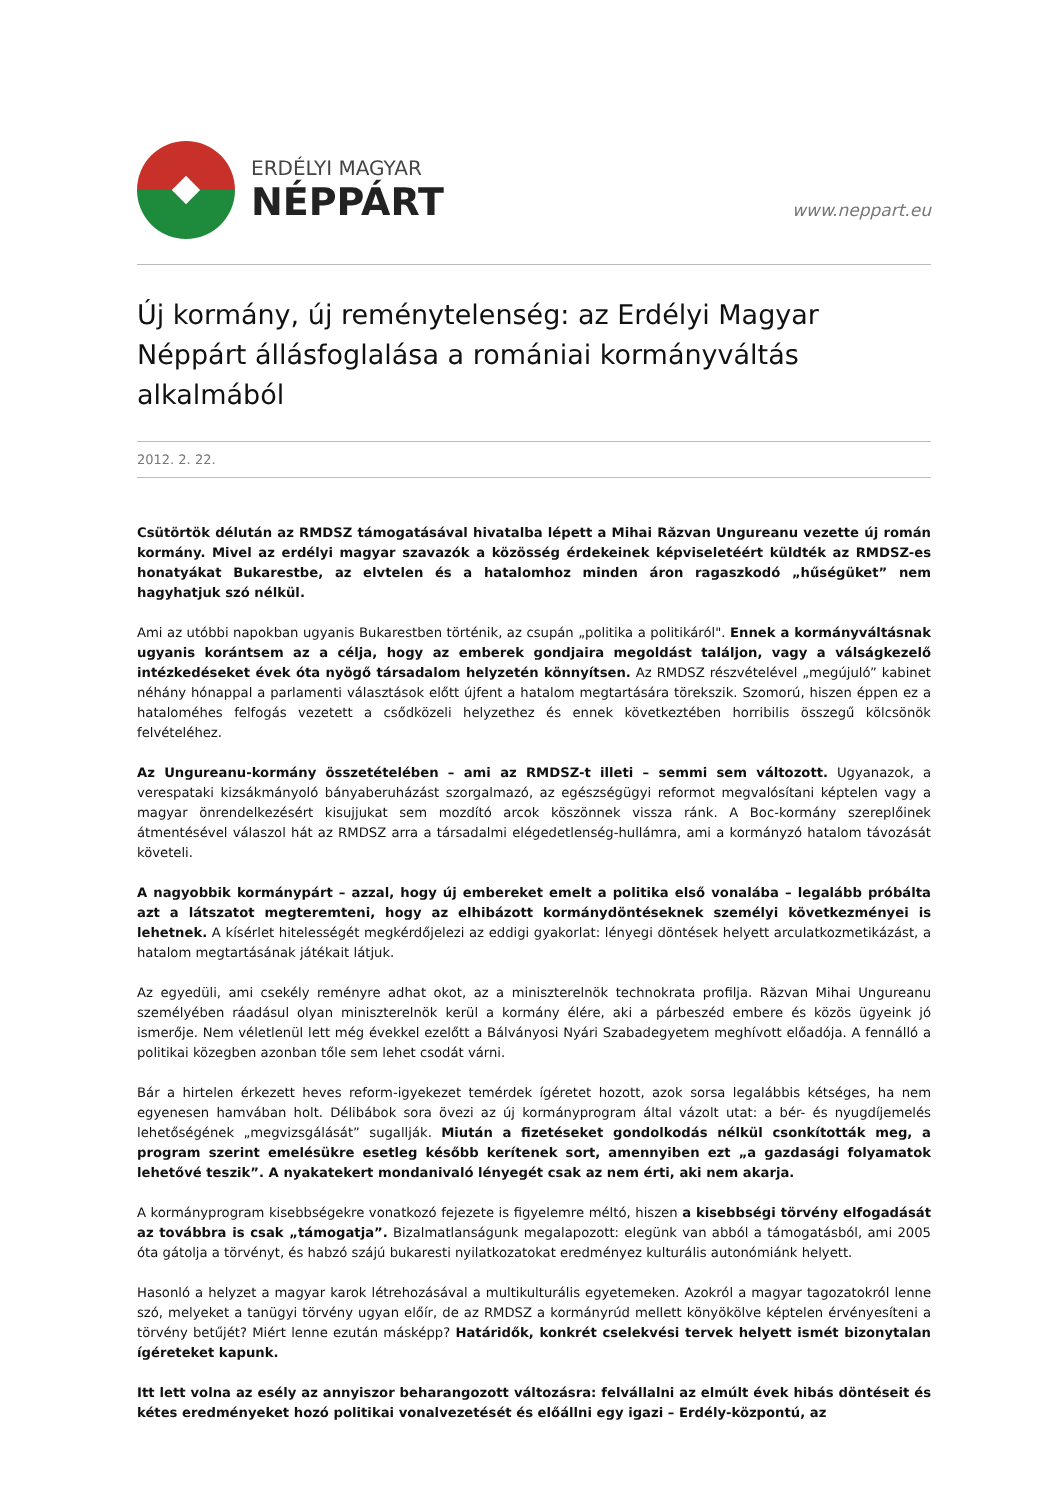ERDÉLYI MAGYAR
NÉPPÁRT
www.neppart.eu
Új kormány, új reménytelenség: az Erdélyi Magyar Néppárt állásfoglalása a romániai kormányváltás alkalmából
2012. 2. 22.
Csütörtök délután az RMDSZ támogatásával hivatalba lépett a Mihai Răzvan Ungureanu vezette új román kormány. Mivel az erdélyi magyar szavazók a közösség érdekeinek képviseletéért küldték az RMDSZ-es honatyákat Bukarestbe, az elvtelen és a hatalomhoz minden áron ragaszkodó „hűségüket” nem hagyhatjuk szó nélkül.
Ami az utóbbi napokban ugyanis Bukarestben történik, az csupán „politika a politikáról". Ennek a kormányváltásnak ugyanis korántsem az a célja, hogy az emberek gondjaira megoldást találjon, vagy a válságkezelő intézkedéseket évek óta nyögő társadalom helyzetén könnyítsen. Az RMDSZ részvételével „megújuló” kabinet néhány hónappal a parlamenti választások előtt újfent a hatalom megtartására törekszik. Szomorú, hiszen éppen ez a hataloméhes felfogás vezetett a csődközeli helyzethez és ennek következtében horribilis összegű kölcsönök felvételéhez.
Az Ungureanu-kormány összetételében – ami az RMDSZ-t illeti – semmi sem változott. Ugyanazok, a verespataki kizsákmányoló bányaberuházást szorgalmazó, az egészségügyi reformot megvalósítani képtelen vagy a magyar önrendelkezésért kisujjukat sem mozdító arcok köszönnek vissza ránk. A Boc-kormány szereplőinek átmentésével válaszol hát az RMDSZ arra a társadalmi elégedetlenség-hullámra, ami a kormányzó hatalom távozását követeli.
A nagyobbik kormánypárt – azzal, hogy új embereket emelt a politika első vonalába – legalább próbálta azt a látszatot megteremteni, hogy az elhibázott kormánydöntéseknek személyi következményei is lehetnek. A kísérlet hitelességét megkérdőjelezi az eddigi gyakorlat: lényegi döntések helyett arculatkozmetikázást, a hatalom megtartásának játékait látjuk.
Az egyedüli, ami csekély reményre adhat okot, az a miniszterelnök technokrata profilja. Răzvan Mihai Ungureanu személyében ráadásul olyan miniszterelnök kerül a kormány élére, aki a párbeszéd embere és közös ügyeink jó ismerője. Nem véletlenül lett még évekkel ezelőtt a Bálványosi Nyári Szabadegyetem meghívott előadója. A fennálló a politikai közegben azonban tőle sem lehet csodát várni.
Bár a hirtelen érkezett heves reform-igyekezet temérdek ígéretet hozott, azok sorsa legalábbis kétséges, ha nem egyenesen hamvában holt. Délibábok sora övezi az új kormányprogram által vázolt utat: a bér- és nyugdíjemelés lehetőségének „megvizsgálását” sugallják. Miután a fizetéseket gondolkodás nélkül csonkították meg, a program szerint emelésükre esetleg később kerítenek sort, amennyiben ezt „a gazdasági folyamatok lehetővé teszik”. A nyakatekert mondanivaló lényegét csak az nem érti, aki nem akarja.
A kormányprogram kisebbségekre vonatkozó fejezete is figyelemre méltó, hiszen a kisebbségi törvény elfogadását az továbbra is csak „támogatja”. Bizalmatlanságunk megalapozott: elegünk van abból a támogatásból, ami 2005 óta gátolja a törvényt, és habzó szájú bukaresti nyilatkozatokat eredményez kulturális autonómiánk helyett.
Hasonló a helyzet a magyar karok létrehozásával a multikulturális egyetemeken. Azokról a magyar tagozatokról lenne szó, melyeket a tanügyi törvény ugyan előír, de az RMDSZ a kormányrúd mellett könyökölve képtelen érvényesíteni a törvény betűjét? Miért lenne ezután másképp? Határidők, konkrét cselekvési tervek helyett ismét bizonytalan ígéreteket kapunk.
Itt lett volna az esély az annyiszor beharangozott változásra: felvállalni az elmúlt évek hibás döntéseit és kétes eredményeket hozó politikai vonalvezetését és előállni egy igazi – Erdély-központú, az